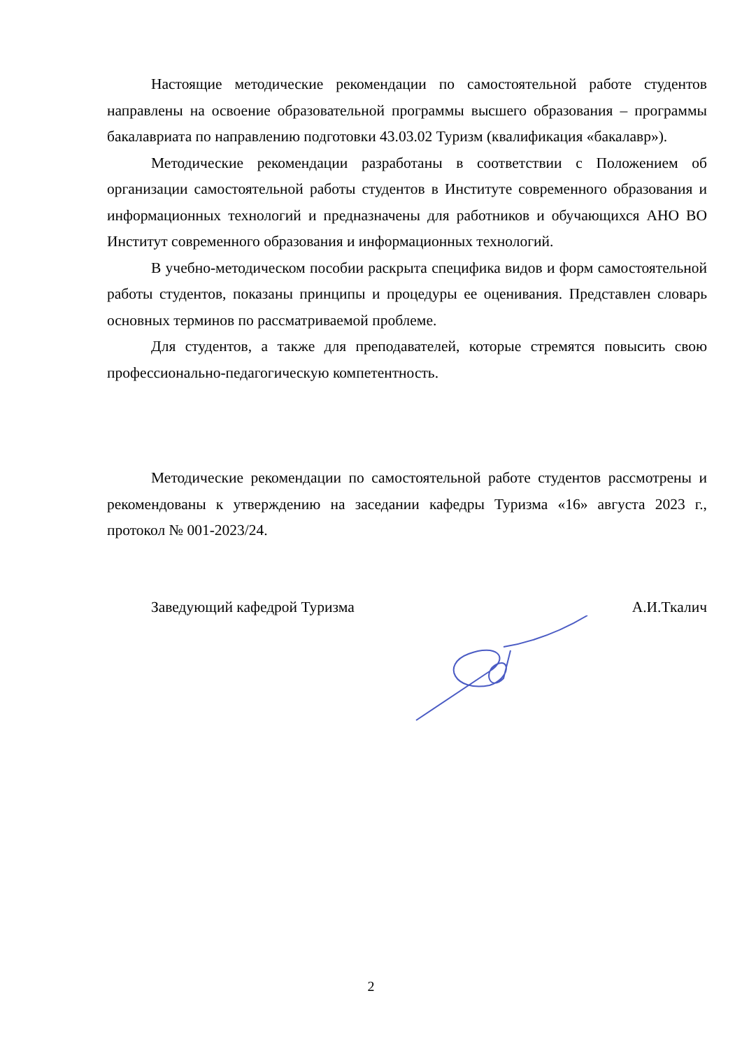Настоящие методические рекомендации по самостоятельной работе студентов направлены на освоение образовательной программы высшего образования – программы бакалавриата по направлению подготовки 43.03.02 Туризм (квалификация «бакалавр»).
Методические рекомендации разработаны в соответствии с Положением об организации самостоятельной работы студентов в Институте современного образования и информационных технологий и предназначены для работников и обучающихся АНО ВО Институт современного образования и информационных технологий.
В учебно-методическом пособии раскрыта специфика видов и форм самостоятельной работы студентов, показаны принципы и процедуры ее оценивания. Представлен словарь основных терминов по рассматриваемой проблеме.
Для студентов, а также для преподавателей, которые стремятся повысить свою профессионально-педагогическую компетентность.
Методические рекомендации по самостоятельной работе студентов рассмотрены и рекомендованы к утверждению на заседании кафедры Туризма «16» августа 2023 г., протокол № 001-2023/24.
Заведующий кафедрой Туризма А.И.Ткалич
2